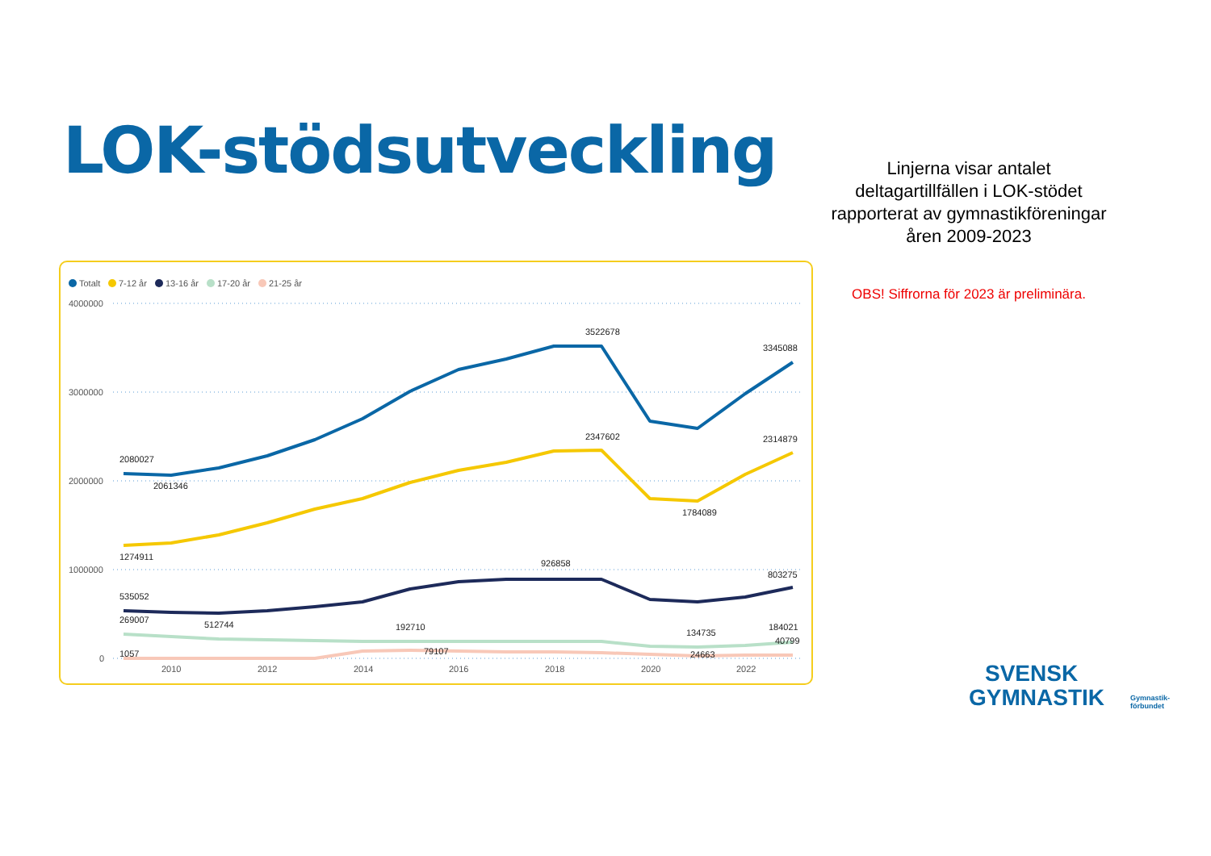LOK-stödsutveckling
Linjerna visar antalet deltagartillfällen i LOK-stödet rapporterat av gymnastikföreningar åren 2009-2023
OBS! Siffrorna för 2023 är preliminära.
Totalt
7-12 år
13-16 år
17-20 år
21-25 år
4000000
3000000
2000000
1000000
0
2010
2012
2014
2016
2018
2020
2022
2080027
2061346
3522678
3345088
2347602
2314879
1784089
1274911
926858
803275
535052
269007
512744
192710
134735
184021
40799
1057
79107
24663
SVENSK
GYMNASTIK
Gymnastik-
förbundet